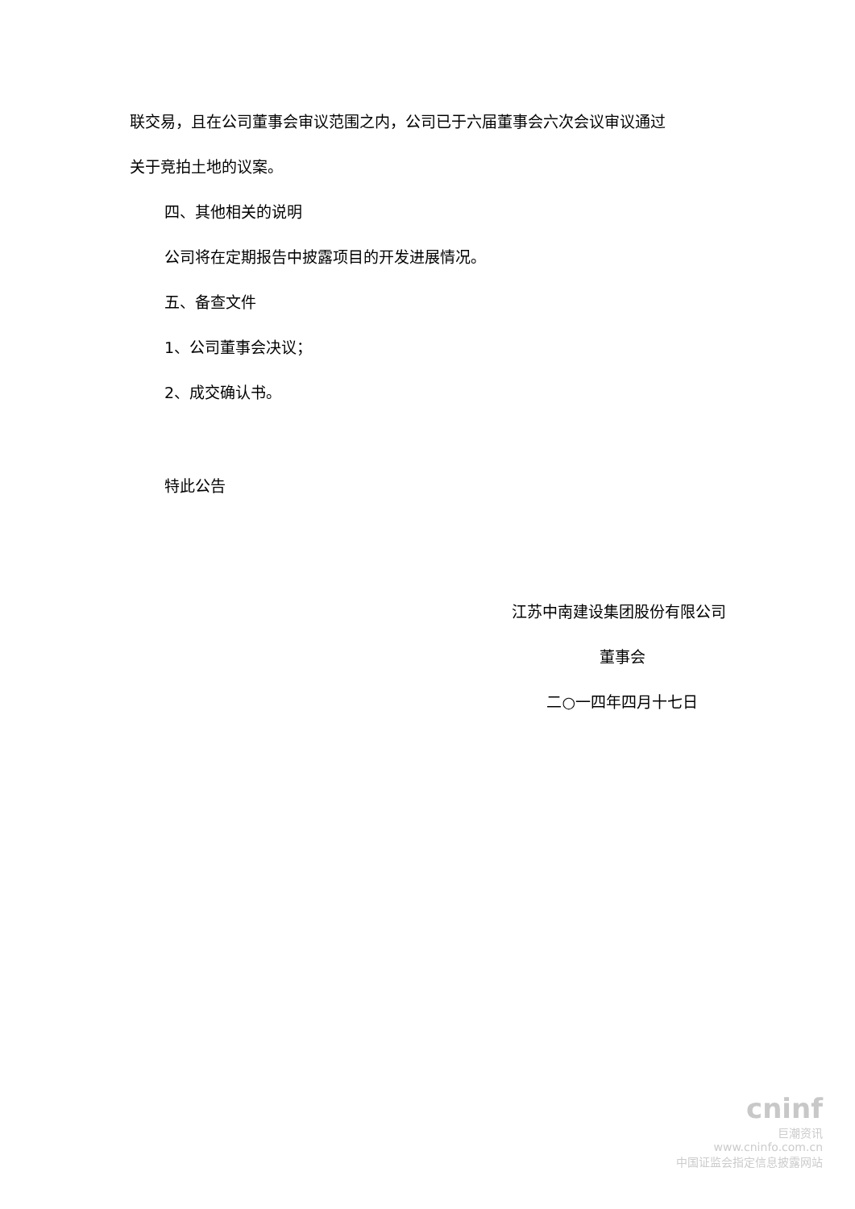联交易，且在公司董事会审议范围之内，公司已于六届董事会六次会议审议通过
关于竞拍土地的议案。
四、其他相关的说明
公司将在定期报告中披露项目的开发进展情况。
五、备查文件
1、公司董事会决议；
2、成交确认书。
特此公告
江苏中南建设集团股份有限公司
董事会
二○一四年四月十七日
cninf
巨潮资讯
www.cninfo.com.cn
中国证监会指定信息披露网站